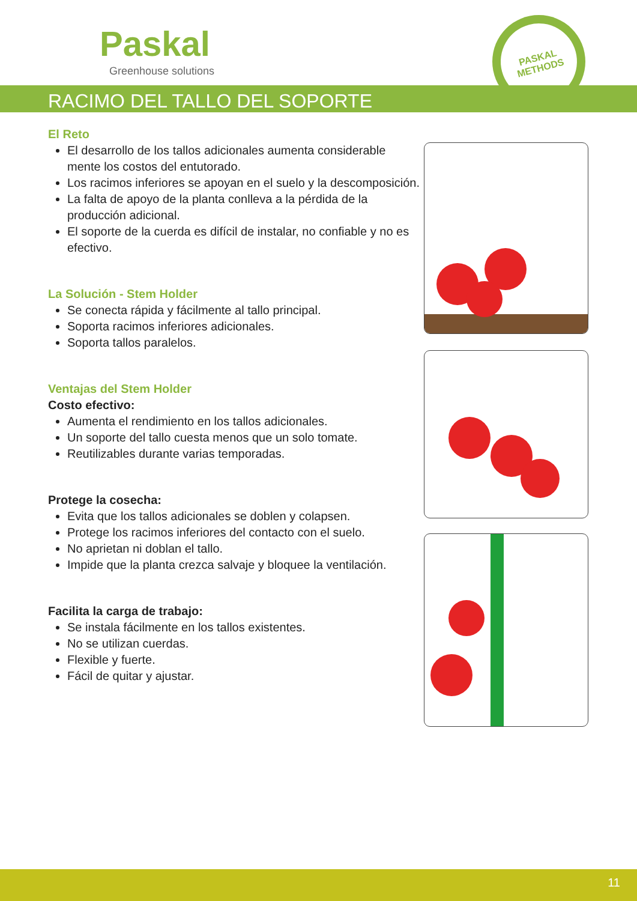Paskal
Greenhouse solutions
PASKAL
METHODS
RACIMO DEL TALLO DEL SOPORTE
El Reto
El desarrollo de los tallos adicionales aumenta considerable mente los costos del entutorado.
Los racimos inferiores se apoyan en el suelo y la descomposición.
La falta de apoyo de la planta conlleva a la pérdida de la producción adicional.
El soporte de la cuerda es difícil de instalar, no confiable y no es efectivo.
La Solución - Stem Holder
Se conecta rápida y fácilmente al tallo principal.
Soporta racimos inferiores adicionales.
Soporta tallos paralelos.
Ventajas del Stem Holder
Costo efectivo:
Aumenta el rendimiento en los tallos adicionales.
Un soporte del tallo cuesta menos que un solo tomate.
Reutilizables durante varias temporadas.
Protege la cosecha:
Evita que los tallos adicionales se doblen y colapsen.
Protege los racimos inferiores del contacto con el suelo.
No aprietan ni doblan el tallo.
Impide que la planta crezca salvaje y bloquee la ventilación.
Facilita la carga de trabajo:
Se instala fácilmente en los tallos existentes.
No se utilizan cuerdas.
Flexible y fuerte.
Fácil de quitar y ajustar.
11